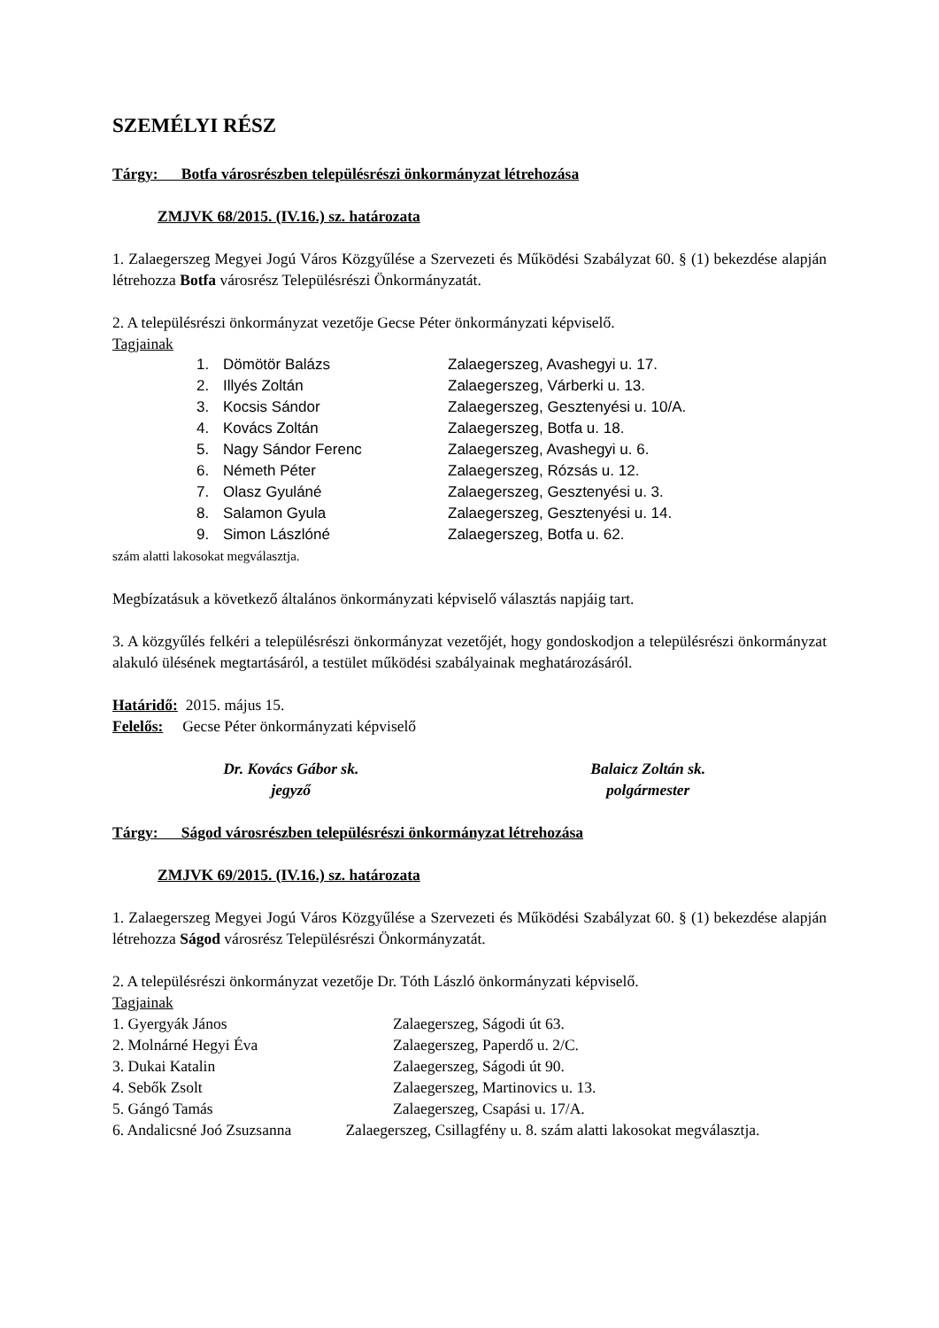SZEMÉLYI RÉSZ
Tárgy: Botfa városrészben településrészi önkormányzat létrehozása
ZMJVK 68/2015. (IV.16.) sz. határozata
1. Zalaegerszeg Megyei Jogú Város Közgyűlése a Szervezeti és Működési Szabályzat 60. § (1) bekezdése alapján létrehozza Botfa városrész Településrészi Önkormányzatát.
2. A településrészi önkormányzat vezetője Gecse Péter önkormányzati képviselő.
Tagjainak
1. Dömötör Balázs Zalaegerszeg, Avashegyi u. 17.
2. Illyés Zoltán Zalaegerszeg, Várberki u. 13.
3. Kocsis Sándor Zalaegerszeg, Gesztenyési u. 10/A.
4. Kovács Zoltán Zalaegerszeg, Botfa u. 18.
5. Nagy Sándor Ferenc Zalaegerszeg, Avashegyi u. 6.
6. Németh Péter Zalaegerszeg, Rózsás u. 12.
7. Olasz Gyuláné Zalaegerszeg, Gesztenyési u. 3.
8. Salamon Gyula Zalaegerszeg, Gesztenyési u. 14.
9. Simon Lászlóné Zalaegerszeg, Botfa u. 62.
szám alatti lakosokat megválasztja.
Megbízatásuk a következő általános önkormányzati képviselő választás napjáig tart.
3. A közgyűlés felkéri a településrészi önkormányzat vezetőjét, hogy gondoskodjon a településrészi önkormányzat alakuló ülésének megtartásáról, a testület működési szabályainak meghatározásáról.
Határidő: 2015. május 15.
Felelős: Gecse Péter önkormányzati képviselő
Dr. Kovács Gábor sk.
jegyző
Balaicz Zoltán sk.
polgármester
Tárgy: Ságod városrészben településrészi önkormányzat létrehozása
ZMJVK 69/2015. (IV.16.) sz. határozata
1. Zalaegerszeg Megyei Jogú Város Közgyűlése a Szervezeti és Működési Szabályzat 60. § (1) bekezdése alapján létrehozza Ságod városrész Településrészi Önkormányzatát.
2. A településrészi önkormányzat vezetője Dr. Tóth László önkormányzati képviselő.
Tagjainak
1. Gyergyák János Zalaegerszeg, Ságodi út 63.
2. Molnárné Hegyi Éva Zalaegerszeg, Paperdő u. 2/C.
3. Dukai Katalin Zalaegerszeg, Ságodi út 90.
4. Sebők Zsolt Zalaegerszeg, Martinovics u. 13.
5. Gángó Tamás Zalaegerszeg, Csapási u. 17/A.
6. Andalicsné Joó Zsuzsanna Zalaegerszeg, Csillagfény u. 8. szám alatti lakosokat megválasztja.